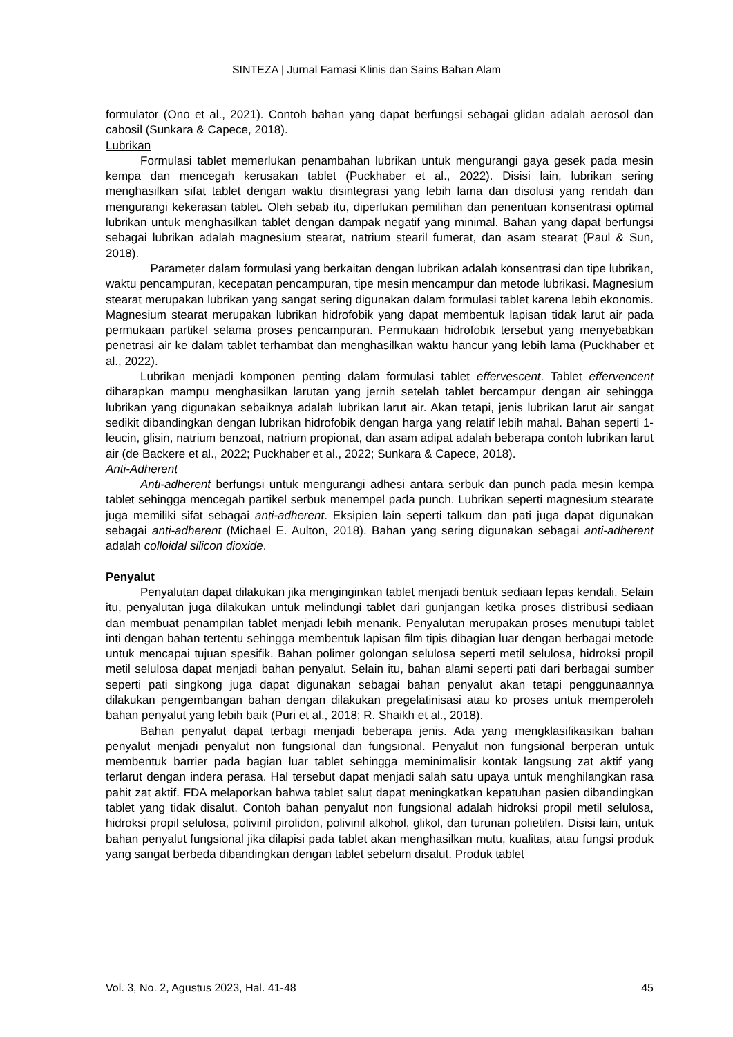SINTEZA | Jurnal Famasi Klinis dan Sains Bahan Alam
formulator (Ono et al., 2021). Contoh bahan yang dapat berfungsi sebagai glidan adalah aerosol dan cabosil (Sunkara & Capece, 2018).
Lubrikan
Formulasi tablet memerlukan penambahan lubrikan untuk mengurangi gaya gesek pada mesin kempa dan mencegah kerusakan tablet (Puckhaber et al., 2022). Disisi lain, lubrikan sering menghasilkan sifat tablet dengan waktu disintegrasi yang lebih lama dan disolusi yang rendah dan mengurangi kekerasan tablet. Oleh sebab itu, diperlukan pemilihan dan penentuan konsentrasi optimal lubrikan untuk menghasilkan tablet dengan dampak negatif yang minimal. Bahan yang dapat berfungsi sebagai lubrikan adalah magnesium stearat, natrium stearil fumerat, dan asam stearat (Paul & Sun, 2018).
Parameter dalam formulasi yang berkaitan dengan lubrikan adalah konsentrasi dan tipe lubrikan, waktu pencampuran, kecepatan pencampuran, tipe mesin mencampur dan metode lubrikasi. Magnesium stearat merupakan lubrikan yang sangat sering digunakan dalam formulasi tablet karena lebih ekonomis. Magnesium stearat merupakan lubrikan hidrofobik yang dapat membentuk lapisan tidak larut air pada permukaan partikel selama proses pencampuran. Permukaan hidrofobik tersebut yang menyebabkan penetrasi air ke dalam tablet terhambat dan menghasilkan waktu hancur yang lebih lama (Puckhaber et al., 2022).
Lubrikan menjadi komponen penting dalam formulasi tablet effervescent. Tablet effervencent diharapkan mampu menghasilkan larutan yang jernih setelah tablet bercampur dengan air sehingga lubrikan yang digunakan sebaiknya adalah lubrikan larut air. Akan tetapi, jenis lubrikan larut air sangat sedikit dibandingkan dengan lubrikan hidrofobik dengan harga yang relatif lebih mahal. Bahan seperti 1-leucin, glisin, natrium benzoat, natrium propionat, dan asam adipat adalah beberapa contoh lubrikan larut air (de Backere et al., 2022; Puckhaber et al., 2022; Sunkara & Capece, 2018).
Anti-Adherent
Anti-adherent berfungsi untuk mengurangi adhesi antara serbuk dan punch pada mesin kempa tablet sehingga mencegah partikel serbuk menempel pada punch. Lubrikan seperti magnesium stearate juga memiliki sifat sebagai anti-adherent. Eksipien lain seperti talkum dan pati juga dapat digunakan sebagai anti-adherent (Michael E. Aulton, 2018). Bahan yang sering digunakan sebagai anti-adherent adalah colloidal silicon dioxide.
Penyalut
Penyalutan dapat dilakukan jika menginginkan tablet menjadi bentuk sediaan lepas kendali. Selain itu, penyalutan juga dilakukan untuk melindungi tablet dari gunjangan ketika proses distribusi sediaan dan membuat penampilan tablet menjadi lebih menarik. Penyalutan merupakan proses menutupi tablet inti dengan bahan tertentu sehingga membentuk lapisan film tipis dibagian luar dengan berbagai metode untuk mencapai tujuan spesifik. Bahan polimer golongan selulosa seperti metil selulosa, hidroksi propil metil selulosa dapat menjadi bahan penyalut. Selain itu, bahan alami seperti pati dari berbagai sumber seperti pati singkong juga dapat digunakan sebagai bahan penyalut akan tetapi penggunaannya dilakukan pengembangan bahan dengan dilakukan pregelatinisasi atau ko proses untuk memperoleh bahan penyalut yang lebih baik (Puri et al., 2018; R. Shaikh et al., 2018).
Bahan penyalut dapat terbagi menjadi beberapa jenis. Ada yang mengklasifikasikan bahan penyalut menjadi penyalut non fungsional dan fungsional. Penyalut non fungsional berperan untuk membentuk barrier pada bagian luar tablet sehingga meminimalisir kontak langsung zat aktif yang terlarut dengan indera perasa. Hal tersebut dapat menjadi salah satu upaya untuk menghilangkan rasa pahit zat aktif. FDA melaporkan bahwa tablet salut dapat meningkatkan kepatuhan pasien dibandingkan tablet yang tidak disalut. Contoh bahan penyalut non fungsional adalah hidroksi propil metil selulosa, hidroksi propil selulosa, polivinil pirolidon, polivinil alkohol, glikol, dan turunan polietilen. Disisi lain, untuk bahan penyalut fungsional jika dilapisi pada tablet akan menghasilkan mutu, kualitas, atau fungsi produk yang sangat berbeda dibandingkan dengan tablet sebelum disalut. Produk tablet
Vol. 3, No. 2, Agustus 2023, Hal. 41-48 45